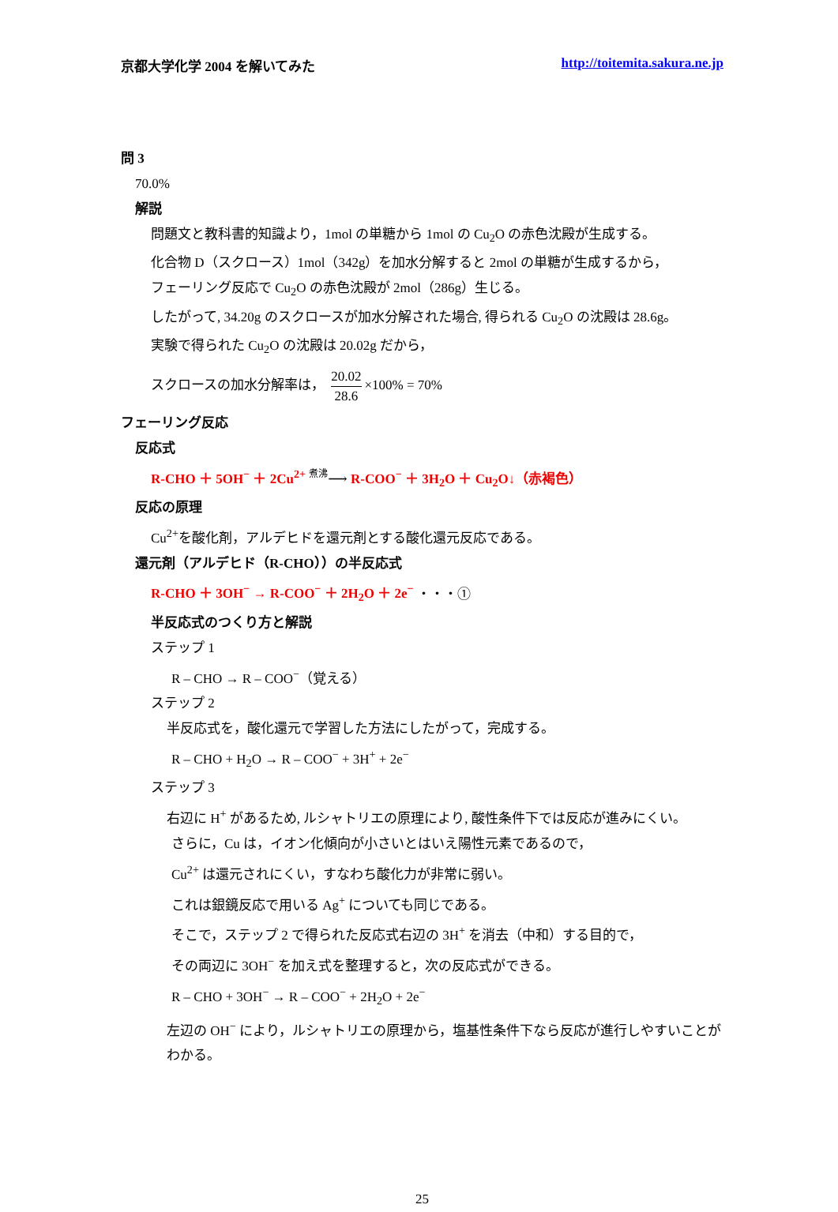京都大学化学 2004 を解いてみた http://toitemita.sakura.ne.jp
問 3
70.0%
解説
問題文と教科書的知識より，1mol の単糖から 1mol の Cu<sub>2</sub>O の赤色沈殿が生成する。
化合物 D（スクロース）1mol（342g）を加水分解すると 2mol の単糖が生成するから，
フェーリング反応で Cu<sub>2</sub>O の赤色沈殿が 2mol（286g）生じる。
したがって, 34.20g のスクロースが加水分解された場合, 得られる Cu<sub>2</sub>O の沈殿は 28.6g。
実験で得られた Cu<sub>2</sub>O の沈殿は 20.02g だから，
スクロースの加水分解率は， 20.02 28.6 ×100% = 70%
フェーリング反応
反応式
R-CHO ＋ 5OH<sup>−</sup> ＋ 2Cu<sup>2+</sup> 煮沸⟶ R-COO<sup>−</sup> ＋ 3H<sub>2</sub>O ＋ Cu<sub>2</sub>O↓（赤褐色）
反応の原理
Cu<sup>2+</sup>を酸化剤，アルデヒドを還元剤とする酸化還元反応である。
還元剤（アルデヒド（R-CHO））の半反応式
R-CHO ＋ 3OH<sup>−</sup> → R-COO<sup>−</sup> ＋ 2H<sub>2</sub>O ＋ 2e<sup>−</sup> ・・・①
半反応式のつくり方と解説
ステップ 1
R – CHO → R – COO<sup>−</sup>（覚える）
ステップ 2
半反応式を，酸化還元で学習した方法にしたがって，完成する。
R – CHO + H<sub>2</sub>O → R – COO<sup>−</sup> + 3H<sup>+</sup> + 2e<sup>−</sup>
ステップ 3
右辺に H<sup>+</sup> があるため, ルシャトリエの原理により, 酸性条件下では反応が進みにくい。
さらに，Cu は，イオン化傾向が小さいとはいえ陽性元素であるので，
Cu<sup>2+</sup> は還元されにくい，すなわち酸化力が非常に弱い。
これは銀鏡反応で用いる Ag<sup>+</sup> についても同じである。
そこで，ステップ 2 で得られた反応式右辺の 3H<sup>+</sup> を消去（中和）する目的で，
その両辺に 3OH<sup>−</sup> を加え式を整理すると，次の反応式ができる。
R – CHO + 3OH<sup>−</sup> → R – COO<sup>−</sup> + 2H<sub>2</sub>O + 2e<sup>−</sup>
左辺の OH<sup>−</sup> により，ルシャトリエの原理から，塩基性条件下なら反応が進行しやすいことがわかる。
25